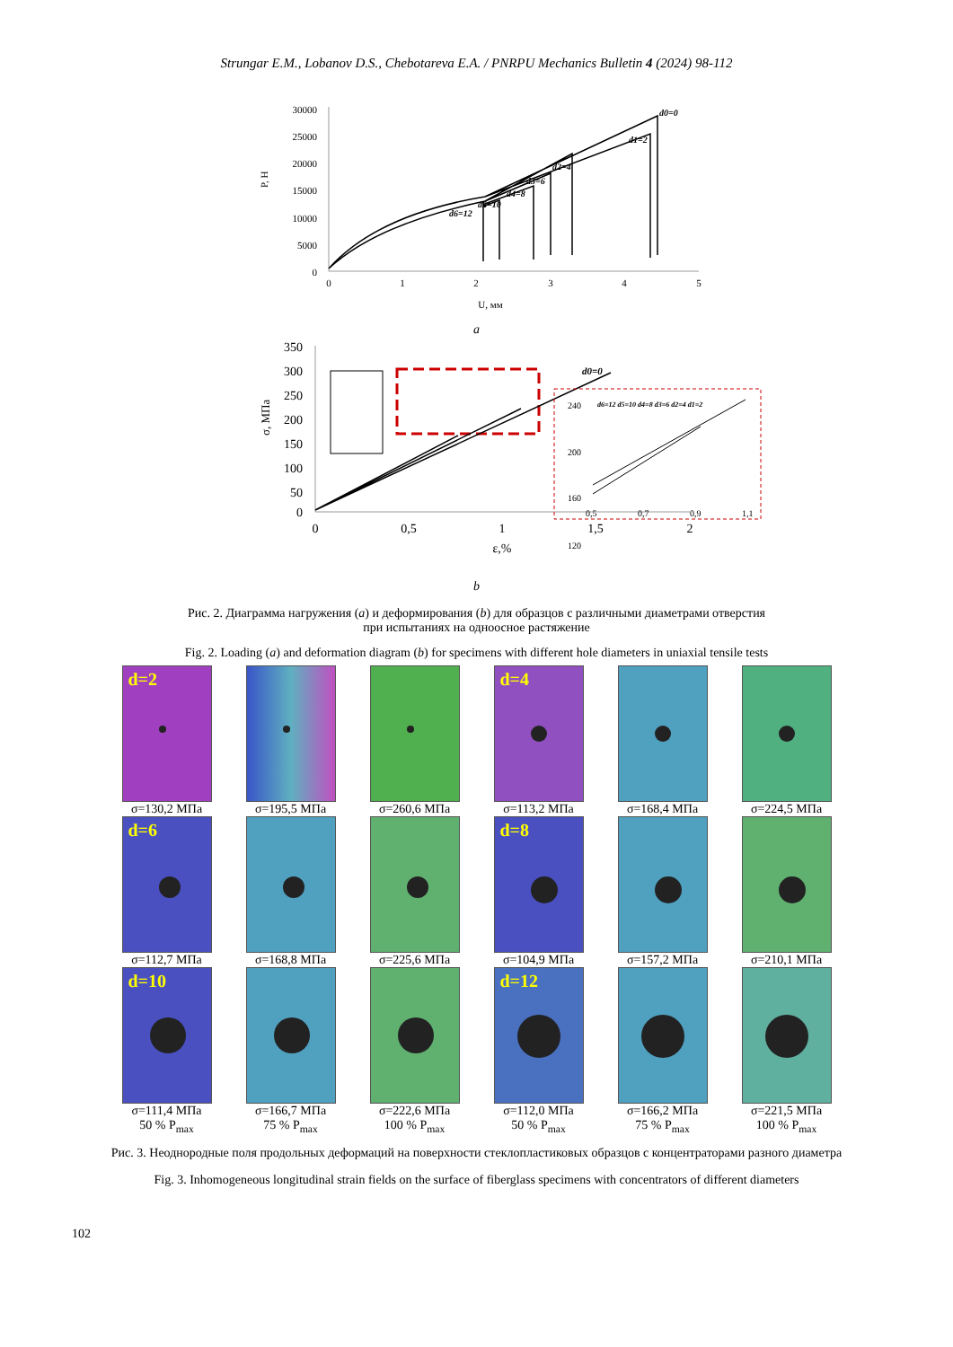Strungar E.M., Lobanov D.S., Chebotareva E.A. / PNRPU Mechanics Bulletin 4 (2024) 98-112
30000
25000
20000
15000
10000
5000
0
0
1
2
3
4
5
U, мм
P, Н
d0=0
d1=2
d2=4
d3=6
d4=8
d5=10
d6=12
a
350
300
250
200
150
100
50
0
0
0,5
1
1,5
2
ε,%
σ, МПа
d0=0
240
200
160
120
0,5
0,7
0,9
1,1
d6=12 d5=10 d4=8 d3=6 d2=4 d1=2
b
Рис. 2. Диаграмма нагружения (a) и деформирования (b) для образцов с различными диаметрами отверстия
при испытаниях на одноосное растяжение
Fig. 2. Loading (a) and deformation diagram (b) for specimens with different hole diameters in uniaxial tensile tests
d=2
σ=130,2 МПа
σ=195,5 МПа
σ=260,6 МПа
d=4
σ=113,2 МПа
σ=168,4 МПа
σ=224,5 МПа
d=6
σ=112,7 МПа
σ=168,8 МПа
σ=225,6 МПа
d=8
σ=104,9 МПа
σ=157,2 МПа
σ=210,1 МПа
d=10
σ=111,4 МПа
50 % P<sub>max</sub>
σ=166,7 МПа
75 % P<sub>max</sub>
σ=222,6 МПа
100 % P<sub>max</sub>
d=12
σ=112,0 МПа
50 % P<sub>max</sub>
σ=166,2 МПа
75 % P<sub>max</sub>
σ=221,5 МПа
100 % P<sub>max</sub>
Рис. 3. Неоднородные поля продольных деформаций на поверхности стеклопластиковых образцов с концентраторами разного диаметра
Fig. 3. Inhomogeneous longitudinal strain fields on the surface of fiberglass specimens with concentrators of different diameters
102